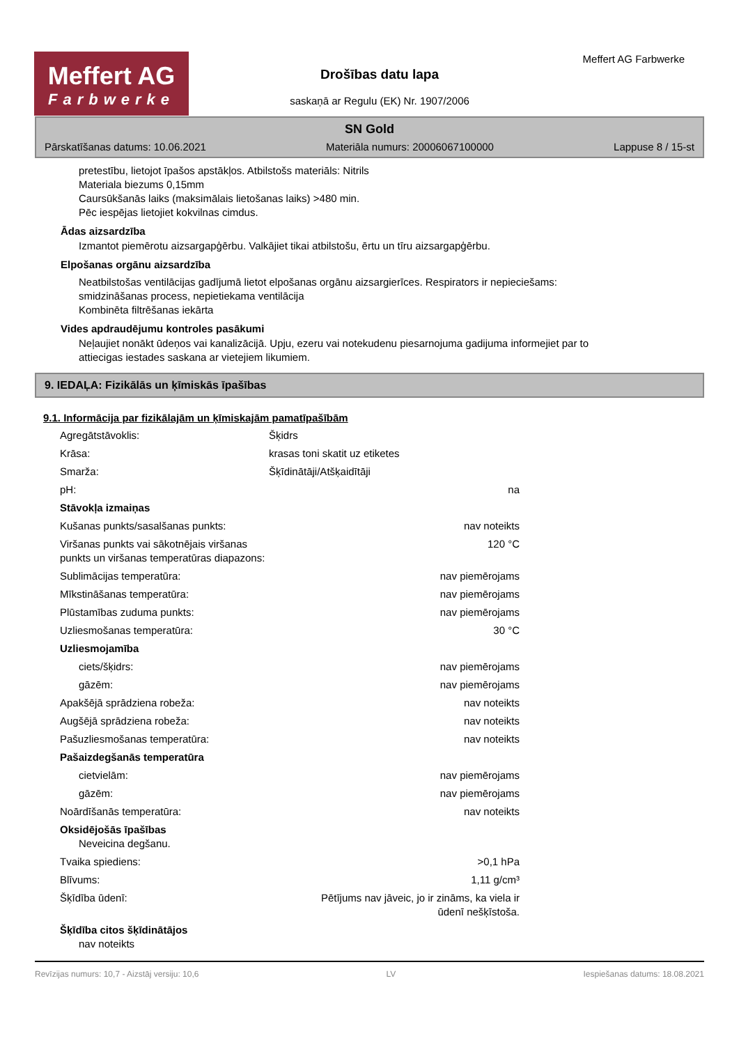Meffert AG
Farbwerke
Drošības datu lapa
saskaņā ar Regulu (EK) Nr. 1907/2006
Meffert AG Farbwerke
SN Gold
Pārskatīšanas datums: 10.06.2021 Materiāla numurs: 20006067100000 Lappuse 8 / 15-st
pretestību, lietojot īpašos apstākļos. Atbilstošs materiāls: Nitrils
Materiala biezums 0,15mm
Caursūkšanās laiks (maksimālais lietošanas laiks) >480 min.
Pēc iespējas lietojiet kokvilnas cimdus.
Ādas aizsardzība
Izmantot piemērotu aizsargapģērbu. Valkājiet tikai atbilstošu, ērtu un tīru aizsargapģērbu.
Elpošanas orgānu aizsardzība
Neatbilstošas ventilācijas gadījumā lietot elpošanas orgānu aizsargierīces. Respirators ir nepieciešams:
smidzināšanas process, nepietiekama ventilācija
Kombinēta filtrēšanas iekārta
Vides apdraudējumu kontroles pasākumi
Neļaujiet nonākt ūdeņos vai kanalizācijā. Upju, ezeru vai notekudenu piesarnojuma gadijuma informejiet par to
attiecigas iestades saskana ar vietejiem likumiem.
9. IEDAĻA: Fizikālās un ķīmiskās īpašības
9.1. Informācija par fizikālajām un ķīmiskajām pamatīpašībām
| Agregātstāvoklis: | Šķidrs | |
| Krāsa: | krasas toni skatit uz etiketes | |
| Smarža: | Šķīdinātāji/Atšķaidītāji | |
| pH: | | na |
| Stāvokļa izmaiņas | | |
| Kušanas punkts/sasalšanas punkts: | | nav noteikts |
| Viršanas punkts vai sākotnējais viršanas punkts un viršanas temperatūras diapazons: | | 120 °C |
| Sublimācijas temperatūra: | | nav piemērojams |
| Mīkstināšanas temperatūra: | | nav piemērojams |
| Plūstamības zuduma punkts: | | nav piemērojams |
| Uzliesmošanas temperatūra: | | 30 °C |
| Uzliesmojamība | | |
| ciets/šķidrs: | | nav piemērojams |
| gāzēm: | | nav piemērojams |
| Apakšējā sprādziena robeža: | | nav noteikts |
| Augšējā sprādziena robeža: | | nav noteikts |
| Pašuzliesmošanas temperatūra: | | nav noteikts |
| Pašaizdegšanās temperatūra | | |
| cietvielām: | | nav piemērojams |
| gāzēm: | | nav piemērojams |
| Noārdīšanās temperatūra: | | nav noteikts |
| Oksidējošās īpašības Neveicina degšanu. | | |
| Tvaika spiediens: | | >0,1 hPa |
| Blīvums: | | 1,11 g/cm³ |
| Šķīdība ūdenī: | Pētījums nav jāveic, jo ir zināms, ka viela ir ūdenī nešķīstoša. | |
| Šķīdība citos šķīdinātājos nav noteikts | | |
Revīzijas numurs: 10,7 - Aizstāj versiju: 10,6 LV Iespiešanas datums: 18.08.2021